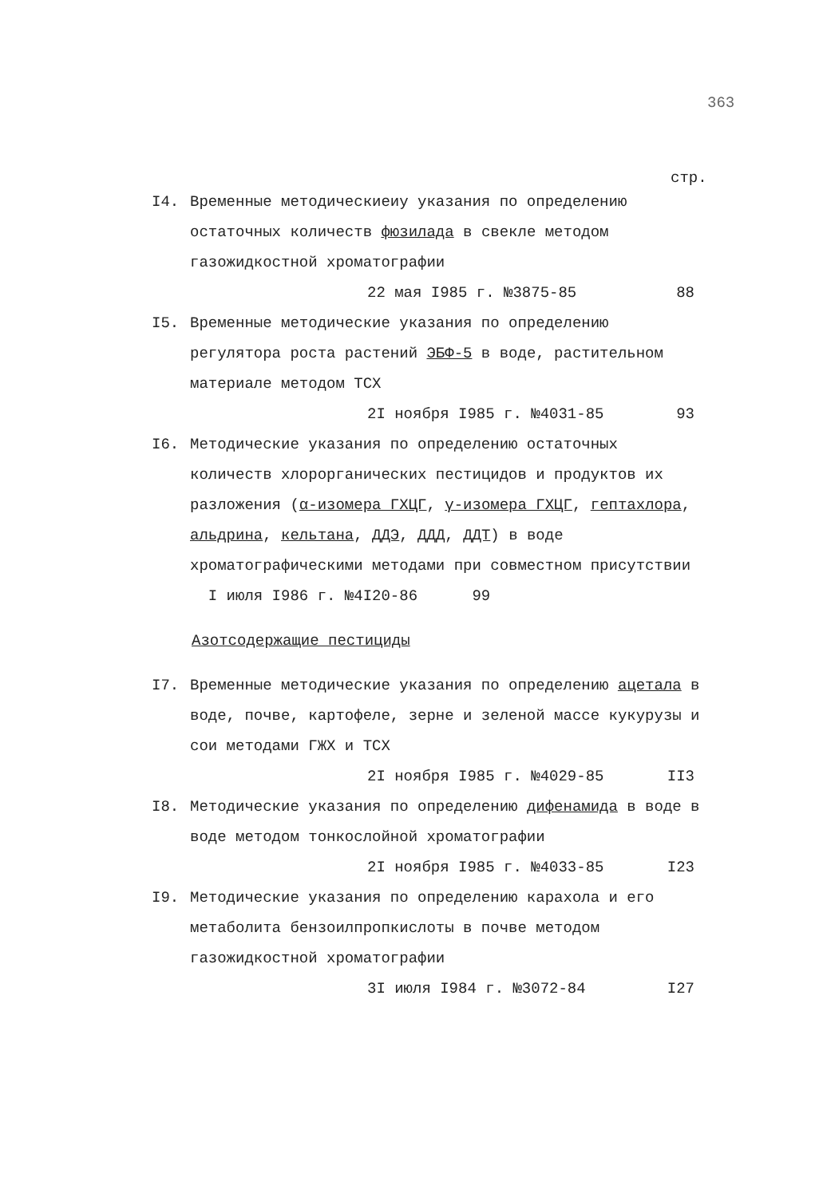363
стр.
I4. Временные методическиеиу указания по определению остаточных количеств фюзилада в свекле методом газожидкостной хроматографии
22 мая I985 г. №3875-85 88
I5. Временные методические указания по определению регулятора роста растений ЭБФ-5 в воде, растительном материале методом ТСХ
2I ноября I985 г. №4031-85 93
I6. Методические указания по определению остаточных количеств хлорорганических пестицидов и продуктов их разложения (α-изомера ГХЦГ, γ-изомера ГХЦГ, гептахлора, альдрина, кельтана, ДДЭ, ДДД, ДДТ) в воде хроматографическими методами при совместном присутствии I июля I986 г. №4I20-86 99
Азотсодержащие пестициды
I7. Временные методические указания по определению ацетала в воде, почве, картофеле, зерне и зеленой массе кукурузы и сои методами ГЖХ и ТСХ
2I ноября I985 г. №4029-85 II3
I8. Методические указания по определению дифенамида в воде в воде методом тонкослойной хроматографии
2I ноября I985 г. №4033-85 I23
I9. Методические указания по определению карахола и его метаболита бензоилпропкислоты в почве методом газожидкостной хроматографии
3I июля I984 г. №3072-84 I27